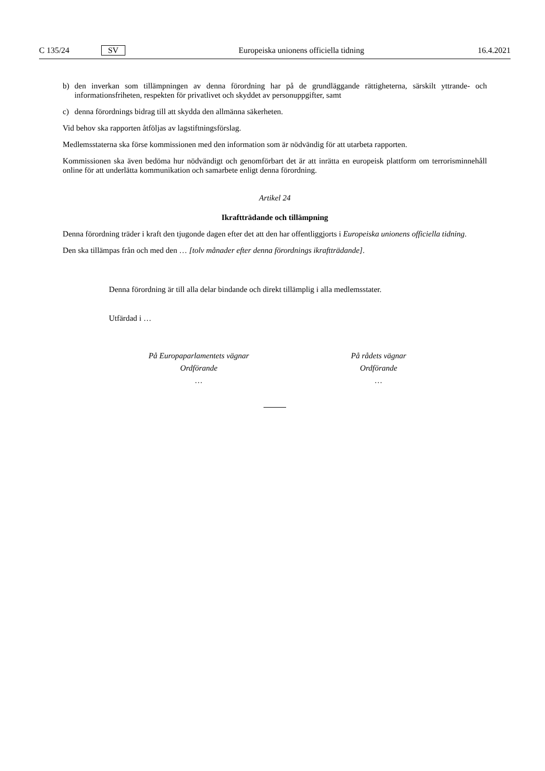C 135/24 SV Europeiska unionens officiella tidning 16.4.2021
b) den inverkan som tillämpningen av denna förordning har på de grundläggande rättigheterna, särskilt yttrande- och informationsfriheten, respekten för privatlivet och skyddet av personuppgifter, samt
c) denna förordnings bidrag till att skydda den allmänna säkerheten.
Vid behov ska rapporten åtföljas av lagstiftningsförslag.
Medlemsstaterna ska förse kommissionen med den information som är nödvändig för att utarbeta rapporten.
Kommissionen ska även bedöma hur nödvändigt och genomförbart det är att inrätta en europeisk plattform om terrorisminnehåll online för att underlätta kommunikation och samarbete enligt denna förordning.
Artikel 24
Ikraftträdande och tillämpning
Denna förordning träder i kraft den tjugonde dagen efter det att den har offentliggjorts i Europeiska unionens officiella tidning.
Den ska tillämpas från och med den … [tolv månader efter denna förordnings ikraftträdande].
Denna förordning är till alla delar bindande och direkt tillämplig i alla medlemsstater.
Utfärdad i …
På Europaparlamentets vägnar
Ordförande
…
På rådets vägnar
Ordförande
…